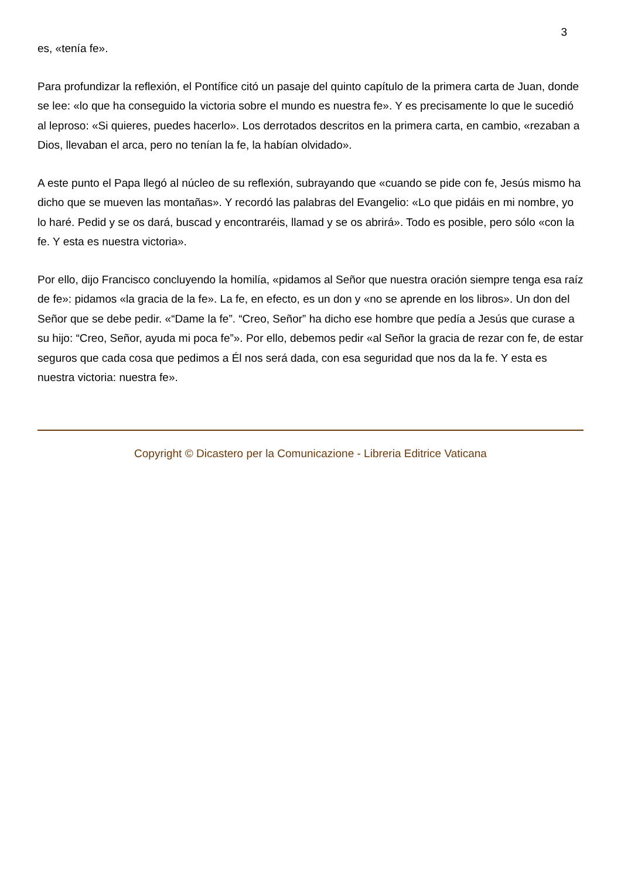3
es, «tenía fe».
Para profundizar la reflexión, el Pontífice citó un pasaje del quinto capítulo de la primera carta de Juan, donde se lee: «lo que ha conseguido la victoria sobre el mundo es nuestra fe». Y es precisamente lo que le sucedió al leproso: «Si quieres, puedes hacerlo». Los derrotados descritos en la primera carta, en cambio, «rezaban a Dios, llevaban el arca, pero no tenían la fe, la habían olvidado».
A este punto el Papa llegó al núcleo de su reflexión, subrayando que «cuando se pide con fe, Jesús mismo ha dicho que se mueven las montañas». Y recordó las palabras del Evangelio: «Lo que pidáis en mi nombre, yo lo haré. Pedid y se os dará, buscad y encontraréis, llamad y se os abrirá». Todo es posible, pero sólo «con la fe. Y esta es nuestra victoria».
Por ello, dijo Francisco concluyendo la homilía, «pidamos al Señor que nuestra oración siempre tenga esa raíz de fe»: pidamos «la gracia de la fe». La fe, en efecto, es un don y «no se aprende en los libros». Un don del Señor que se debe pedir. «“Dame la fe”. “Creo, Señor” ha dicho ese hombre que pedía a Jesús que curase a su hijo: “Creo, Señor, ayuda mi poca fe”». Por ello, debemos pedir «al Señor la gracia de rezar con fe, de estar seguros que cada cosa que pedimos a Él nos será dada, con esa seguridad que nos da la fe. Y esta es nuestra victoria: nuestra fe».
Copyright © Dicastero per la Comunicazione - Libreria Editrice Vaticana